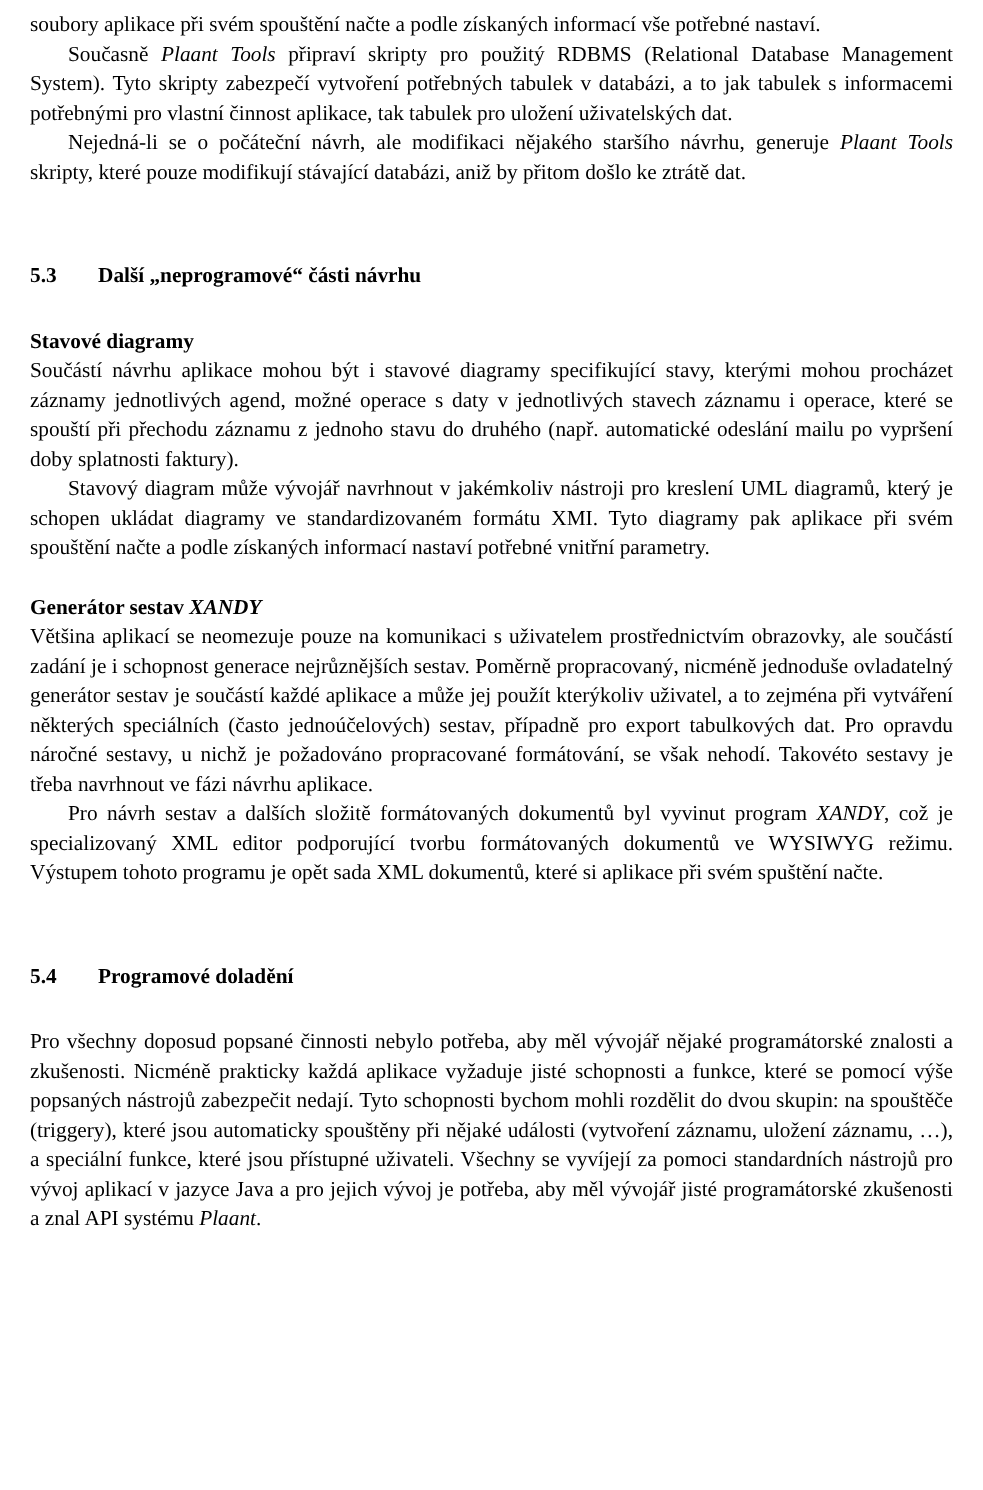soubory aplikace při svém spouštění načte a podle získaných informací vše potřebné nastaví.
Současně Plaant Tools připraví skripty pro použitý RDBMS (Relational Database Management System). Tyto skripty zabezpečí vytvoření potřebných tabulek v databázi, a to jak tabulek s informacemi potřebnými pro vlastní činnost aplikace, tak tabulek pro uložení uživatelských dat.
Nejedná-li se o počáteční návrh, ale modifikaci nějakého staršího návrhu, generuje Plaant Tools skripty, které pouze modifikují stávající databázi, aniž by přitom došlo ke ztrátě dat.
5.3 Další „neprogramové“ části návrhu
Stavové diagramy
Součástí návrhu aplikace mohou být i stavové diagramy specifikující stavy, kterými mohou procházet záznamy jednotlivých agend, možné operace s daty v jednotlivých stavech záznamu i operace, které se spouští při přechodu záznamu z jednoho stavu do druhého (např. automatické odeslání mailu po vypršení doby splatnosti faktury).
Stavový diagram může vývojář navrhnout v jakémkoliv nástroji pro kreslení UML diagramů, který je schopen ukládat diagramy ve standardizovaném formátu XMI. Tyto diagramy pak aplikace při svém spouštění načte a podle získaných informací nastaví potřebné vnitřní parametry.
Generátor sestav XANDY
Většina aplikací se neomezuje pouze na komunikaci s uživatelem prostřednictvím obrazovky, ale součástí zadání je i schopnost generace nejrůznějších sestav. Poměrně propracovaný, nicméně jednoduše ovladatelný generátor sestav je součástí každé aplikace a může jej použít kterýkoliv uživatel, a to zejména při vytváření některých speciálních (často jednoúčelových) sestav, případně pro export tabulkových dat. Pro opravdu náročné sestavy, u nichž je požadováno propracované formátování, se však nehodí. Takovéto sestavy je třeba navrhnout ve fázi návrhu aplikace.
Pro návrh sestav a dalších složitě formátovaných dokumentů byl vyvinut program XANDY, což je specializovaný XML editor podporující tvorbu formátovaných dokumentů ve WYSIWYG režimu. Výstupem tohoto programu je opět sada XML dokumentů, které si aplikace při svém spuštění načte.
5.4 Programové doladění
Pro všechny doposud popsané činnosti nebylo potřeba, aby měl vývojář nějaké programátorské znalosti a zkušenosti. Nicméně prakticky každá aplikace vyžaduje jisté schopnosti a funkce, které se pomocí výše popsaných nástrojů zabezpečit nedají. Tyto schopnosti bychom mohli rozdělit do dvou skupin: na spouštěče (triggery), které jsou automaticky spouštěny při nějaké události (vytvoření záznamu, uložení záznamu, …), a speciální funkce, které jsou přístupné uživateli. Všechny se vyvíjejí za pomoci standardních nástrojů pro vývoj aplikací v jazyce Java a pro jejich vývoj je potřeba, aby měl vývojář jisté programátorské zkušenosti a znal API systému Plaant.